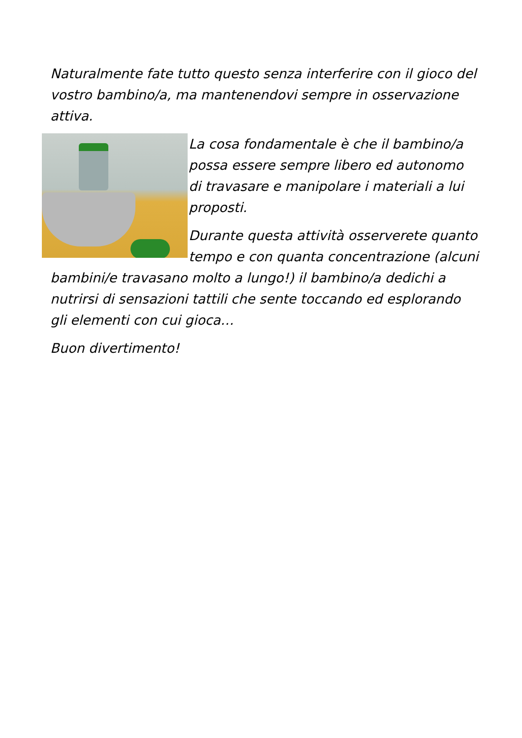Naturalmente fate tutto questo senza interferire con il gioco del vostro bambino/a, ma mantenendovi sempre in osservazione attiva.
La cosa fondamentale è che il bambino/a possa essere sempre libero ed autonomo di travasare e manipolare i materiali a lui proposti.
Durante questa attività osserverete quanto tempo e con quanta concentrazione (alcuni bambini/e travasano molto a lungo!) il bambino/a dedichi a nutrirsi di sensazioni tattili che sente toccando ed esplorando gli elementi con cui gioca…
Buon divertimento!